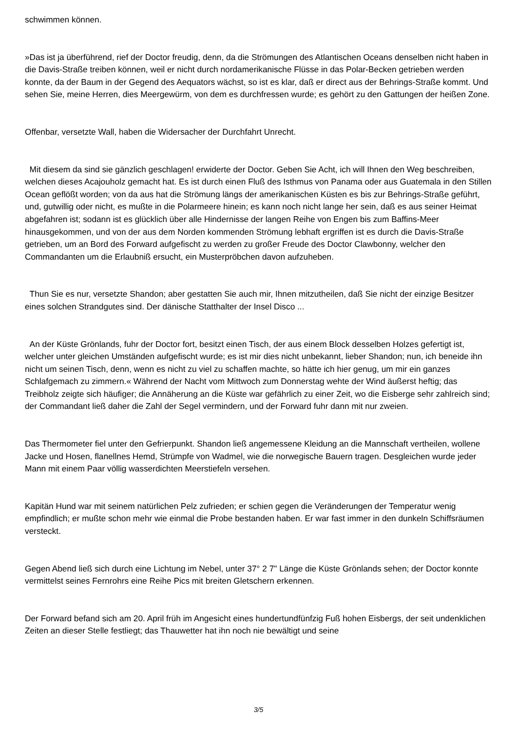schwimmen können.
»Das ist ja überführend, rief der Doctor freudig, denn, da die Strömungen des Atlantischen Oceans denselben nicht haben in die Davis-Straße treiben können, weil er nicht durch nordamerikanische Flüsse in das Polar-Becken getrieben werden konnte, da der Baum in der Gegend des Aequators wächst, so ist es klar, daß er direct aus der Behrings-Straße kommt. Und sehen Sie, meine Herren, dies Meergewürm, von dem es durchfressen wurde; es gehört zu den Gattungen der heißen Zone.
Offenbar, versetzte Wall, haben die Widersacher der Durchfahrt Unrecht.
Mit diesem da sind sie gänzlich geschlagen! erwiderte der Doctor. Geben Sie Acht, ich will Ihnen den Weg beschreiben, welchen dieses Acajouholz gemacht hat. Es ist durch einen Fluß des Isthmus von Panama oder aus Guatemala in den Stillen Ocean geflößt worden; von da aus hat die Strömung längs der amerikanischen Küsten es bis zur Behrings-Straße geführt, und, gutwillig oder nicht, es mußte in die Polarmeere hinein; es kann noch nicht lange her sein, daß es aus seiner Heimat abgefahren ist; sodann ist es glücklich über alle Hindernisse der langen Reihe von Engen bis zum Baffins-Meer hinausgekommen, und von der aus dem Norden kommenden Strömung lebhaft ergriffen ist es durch die Davis-Straße getrieben, um an Bord des Forward aufgefischt zu werden zu großer Freude des Doctor Clawbonny, welcher den Commandanten um die Erlaubniß ersucht, ein Musterpröbchen davon aufzuheben.
Thun Sie es nur, versetzte Shandon; aber gestatten Sie auch mir, Ihnen mitzutheilen, daß Sie nicht der einzige Besitzer eines solchen Strandgutes sind. Der dänische Statthalter der Insel Disco ...
An der Küste Grönlands, fuhr der Doctor fort, besitzt einen Tisch, der aus einem Block desselben Holzes gefertigt ist, welcher unter gleichen Umständen aufgefischt wurde; es ist mir dies nicht unbekannt, lieber Shandon; nun, ich beneide ihn nicht um seinen Tisch, denn, wenn es nicht zu viel zu schaffen machte, so hätte ich hier genug, um mir ein ganzes Schlafgemach zu zimmern.« Während der Nacht vom Mittwoch zum Donnerstag wehte der Wind äußerst heftig; das Treibholz zeigte sich häufiger; die Annäherung an die Küste war gefährlich zu einer Zeit, wo die Eisberge sehr zahlreich sind; der Commandant ließ daher die Zahl der Segel vermindern, und der Forward fuhr dann mit nur zweien.
Das Thermometer fiel unter den Gefrierpunkt. Shandon ließ angemessene Kleidung an die Mannschaft vertheilen, wollene Jacke und Hosen, flanellnes Hemd, Strümpfe von Wadmel, wie die norwegische Bauern tragen. Desgleichen wurde jeder Mann mit einem Paar völlig wasserdichten Meerstiefeln versehen.
Kapitän Hund war mit seinem natürlichen Pelz zufrieden; er schien gegen die Veränderungen der Temperatur wenig empfindlich; er mußte schon mehr wie einmal die Probe bestanden haben. Er war fast immer in den dunkeln Schiffsräumen versteckt.
Gegen Abend ließ sich durch eine Lichtung im Nebel, unter 37° 2 7" Länge die Küste Grönlands sehen; der Doctor konnte vermittelst seines Fernrohrs eine Reihe Pics mit breiten Gletschern erkennen.
Der Forward befand sich am 20. April früh im Angesicht eines hundertundfünfzig Fuß hohen Eisbergs, der seit undenklichen Zeiten an dieser Stelle festliegt; das Thauwetter hat ihn noch nie bewältigt und seine
3/5